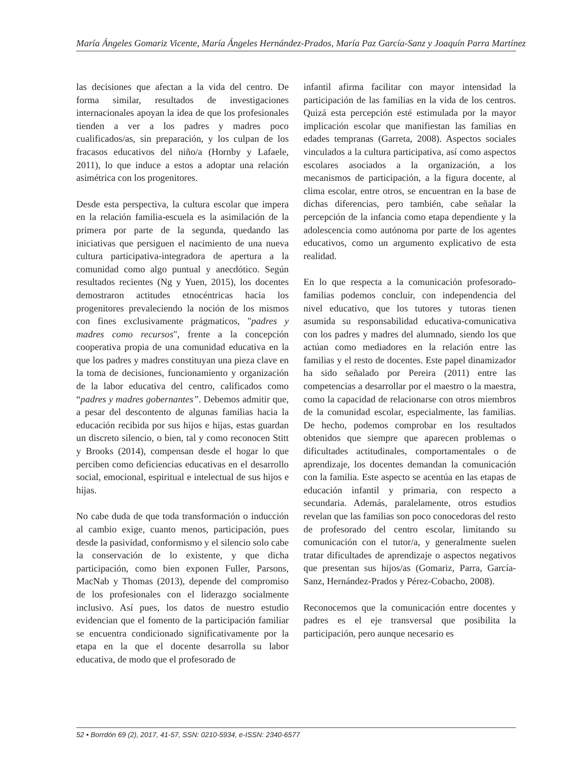María Ángeles Gomariz Vicente, María Ángeles Hernández-Prados, María Paz García-Sanz y Joaquín Parra Martínez
las decisiones que afectan a la vida del centro. De forma similar, resultados de investigaciones internacionales apoyan la idea de que los profesionales tienden a ver a los padres y madres poco cualificados/as, sin preparación, y los culpan de los fracasos educativos del niño/a (Hornby y Lafaele, 2011), lo que induce a estos a adoptar una relación asimétrica con los progenitores.
Desde esta perspectiva, la cultura escolar que impera en la relación familia-escuela es la asimilación de la primera por parte de la segunda, quedando las iniciativas que persiguen el nacimiento de una nueva cultura participativa-integradora de apertura a la comunidad como algo puntual y anecdótico. Según resultados recientes (Ng y Yuen, 2015), los docentes demostraron actitudes etnocéntricas hacia los progenitores prevaleciendo la noción de los mismos con fines exclusivamente prágmaticos, "padres y madres como recursos", frente a la concepción cooperativa propia de una comunidad educativa en la que los padres y madres constituyan una pieza clave en la toma de decisiones, funcionamiento y organización de la labor educativa del centro, calificados como “padres y madres gobernantes”. Debemos admitir que, a pesar del descontento de algunas familias hacia la educación recibida por sus hijos e hijas, estas guardan un discreto silencio, o bien, tal y como reconocen Stitt y Brooks (2014), compensan desde el hogar lo que perciben como deficiencias educativas en el desarrollo social, emocional, espiritual e intelectual de sus hijos e hijas.
No cabe duda de que toda transformación o inducción al cambio exige, cuanto menos, participación, pues desde la pasividad, conformismo y el silencio solo cabe la conservación de lo existente, y que dicha participación, como bien exponen Fuller, Parsons, MacNab y Thomas (2013), depende del compromiso de los profesionales con el liderazgo socialmente inclusivo. Así pues, los datos de nuestro estudio evidencian que el fomento de la participación familiar se encuentra condicionado significativamente por la etapa en la que el docente desarrolla su labor educativa, de modo que el profesorado de
infantil afirma facilitar con mayor intensidad la participación de las familias en la vida de los centros. Quizá esta percepción esté estimulada por la mayor implicación escolar que manifiestan las familias en edades tempranas (Garreta, 2008). Aspectos sociales vinculados a la cultura participativa, así como aspectos escolares asociados a la organización, a los mecanismos de participación, a la figura docente, al clima escolar, entre otros, se encuentran en la base de dichas diferencias, pero también, cabe señalar la percepción de la infancia como etapa dependiente y la adolescencia como autónoma por parte de los agentes educativos, como un argumento explicativo de esta realidad.
En lo que respecta a la comunicación profesorado-familias podemos concluir, con independencia del nivel educativo, que los tutores y tutoras tienen asumida su responsabilidad educativa-comunicativa con los padres y madres del alumnado, siendo los que actúan como mediadores en la relación entre las familias y el resto de docentes. Este papel dinamizador ha sido señalado por Pereira (2011) entre las competencias a desarrollar por el maestro o la maestra, como la capacidad de relacionarse con otros miembros de la comunidad escolar, especialmente, las familias. De hecho, podemos comprobar en los resultados obtenidos que siempre que aparecen problemas o dificultades actitudinales, comportamentales o de aprendizaje, los docentes demandan la comunicación con la familia. Este aspecto se acentúa en las etapas de educación infantil y primaria, con respecto a secundaria. Además, paralelamente, otros estudios revelan que las familias son poco conocedoras del resto de profesorado del centro escolar, limitando su comunicación con el tutor/a, y generalmente suelen tratar dificultades de aprendizaje o aspectos negativos que presentan sus hijos/as (Gomariz, Parra, García-Sanz, Hernández-Prados y Pérez-Cobacho, 2008).
Reconocemos que la comunicación entre docentes y padres es el eje transversal que posibilita la participación, pero aunque necesario es
52 • Borrdón 69 (2), 2017, 41-57, SSN: 0210-5934, e-ISSN: 2340-6577